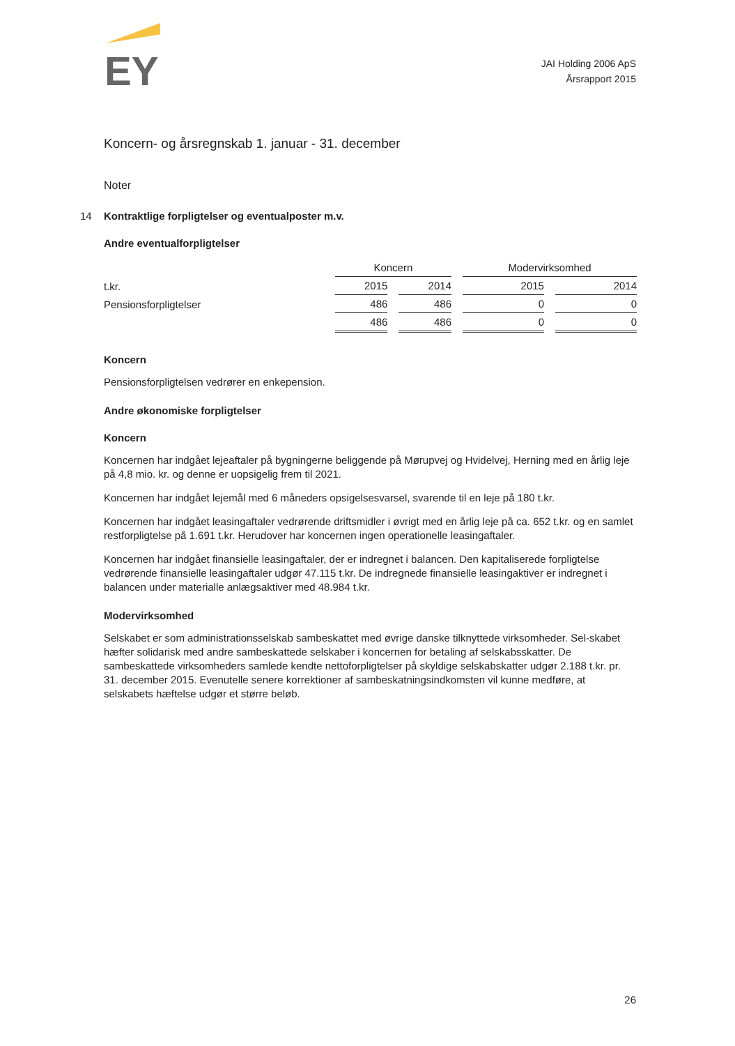EY
JAI Holding 2006 ApS
Årsrapport 2015
Koncern- og årsregnskab 1. januar - 31. december
Noter
14 Kontraktlige forpligtelser og eventualposter m.v.
Andre eventualforpligtelser
| | Koncern | | Modervirksomhed | |
| --- | --- | --- | --- | --- |
| t.kr. | 2015 | 2014 | 2015 | 2014 |
| Pensionsforpligtelser | 486 | 486 | 0 | 0 |
| | 486 | 486 | 0 | 0 |
Koncern
Pensionsforpligtelsen vedrører en enkepension.
Andre økonomiske forpligtelser
Koncern
Koncernen har indgået lejeaftaler på bygningerne beliggende på Mørupvej og Hvidelvej, Herning med en årlig leje på 4,8 mio. kr. og denne er uopsigelig frem til 2021.
Koncernen har indgået lejemål med 6 måneders opsigelsesvarsel, svarende til en leje på 180 t.kr.
Koncernen har indgået leasingaftaler vedrørende driftsmidler i øvrigt med en årlig leje på ca. 652 t.kr. og en samlet restforpligtelse på 1.691 t.kr. Herudover har koncernen ingen operationelle leasingaftaler.
Koncernen har indgået finansielle leasingaftaler, der er indregnet i balancen. Den kapitaliserede forpligtelse vedrørende finansielle leasingaftaler udgør 47.115 t.kr. De indregnede finansielle leasingaktiver er indregnet i balancen under materialle anlægsaktiver med 48.984 t.kr.
Modervirksomhed
Selskabet er som administrationsselskab sambeskattet med øvrige danske tilknyttede virksomheder. Sel-skabet hæfter solidarisk med andre sambeskattede selskaber i koncernen for betaling af selskabsskatter. De sambeskattede virksomheders samlede kendte nettoforpligtelser på skyldige selskabskatter udgør 2.188 t.kr. pr. 31. december 2015. Evenutelle senere korrektioner af sambeskatningsindkomsten vil kunne medføre, at selskabets hæftelse udgør et større beløb.
26